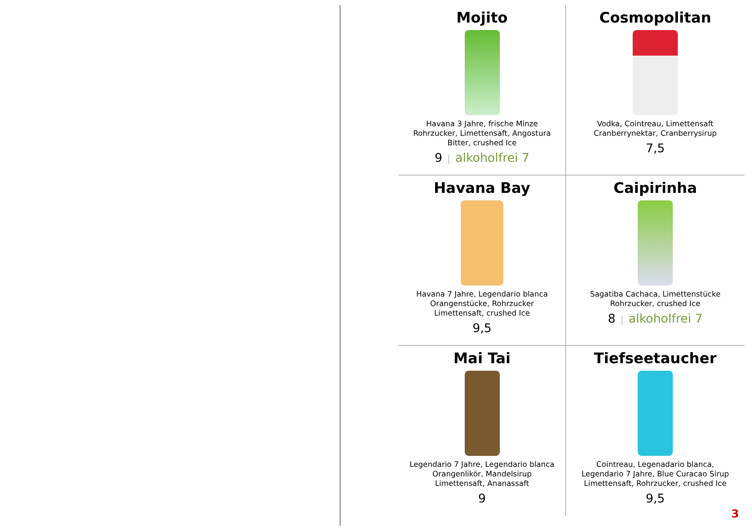Mojito
Havana 3 Jahre, frische Minze
Rohrzucker, Limettensaft, Angostura
Bitter, crushed Ice
9 | alkoholfrei 7
Cosmopolitan
Vodka, Cointreau, Limettensaft
Cranberrynektar, Cranberrysirup
7,5
Havana Bay
Havana 7 Jahre, Legendario blanca
Orangenstücke, Rohrzucker
Limettensaft, crushed Ice
9,5
Caipirinha
Sagatiba Cachaca, Limettenstücke
Rohrzucker, crushed Ice
8 | alkoholfrei 7
Mai Tai
Legendario 7 Jahre, Legendario blanca
Orangenlikör, Mandelsirup
Limettensaft, Ananassaft
9
Tiefseetaucher
Cointreau, Legenadario blanca,
Legendario 7 Jahre, Blue Curacao Sirup
Limettensaft, Rohrzucker, crushed Ice
9,5
3